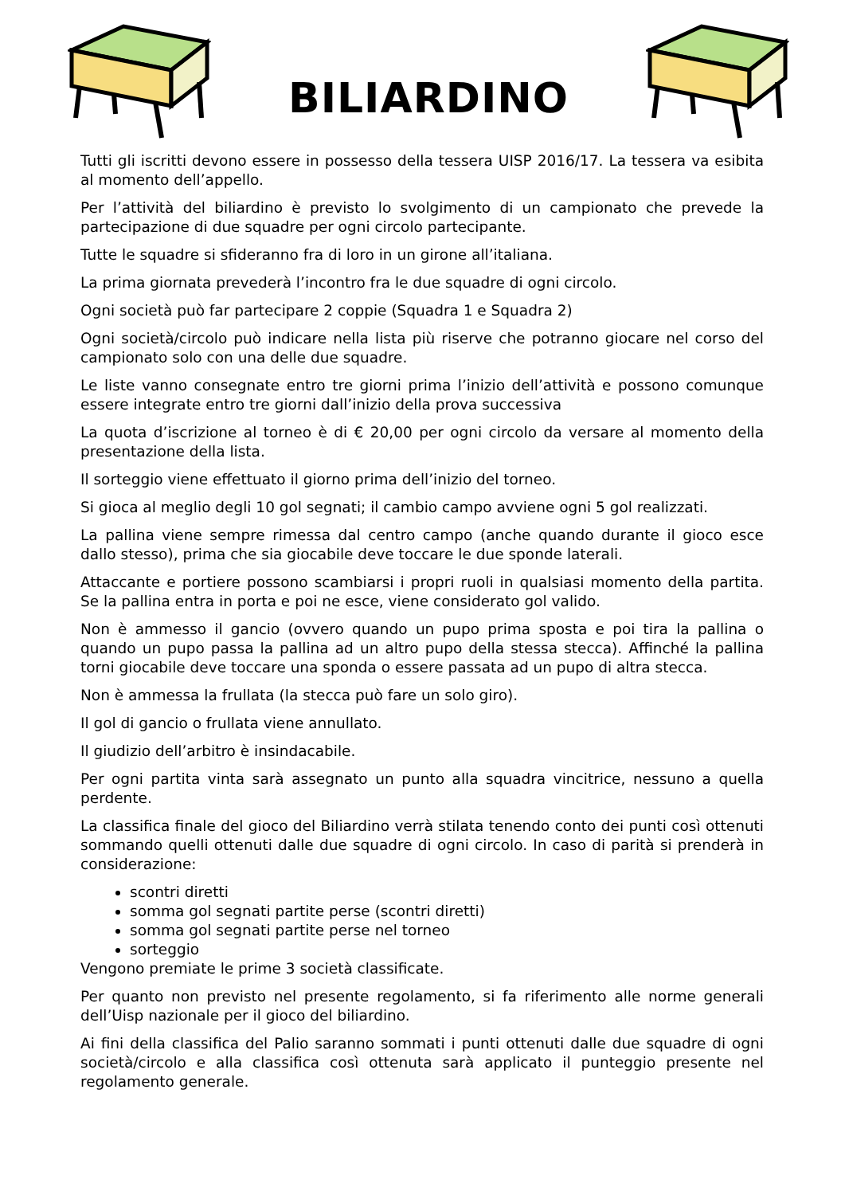BILIARDINO
Tutti gli iscritti devono essere in possesso della tessera UISP 2016/17. La tessera va esibita al momento dell’appello.
Per l’attività del biliardino è previsto lo svolgimento di un campionato che prevede la partecipazione di due squadre per ogni circolo partecipante.
Tutte le squadre si sfideranno fra di loro in un girone all’italiana.
La prima giornata prevederà l’incontro fra le due squadre di ogni circolo.
Ogni società può far partecipare 2 coppie (Squadra 1 e Squadra 2)
Ogni società/circolo può indicare nella lista più riserve che potranno giocare nel corso del campionato solo con una delle due squadre.
Le liste vanno consegnate entro tre giorni prima l’inizio dell’attività e possono comunque essere integrate entro tre giorni dall’inizio della prova successiva
La quota d’iscrizione al torneo è di € 20,00 per ogni circolo da versare al momento della presentazione della lista.
Il sorteggio viene effettuato il giorno prima dell’inizio del torneo.
Si gioca al meglio degli 10 gol segnati; il cambio campo avviene ogni 5 gol realizzati.
La pallina viene sempre rimessa dal centro campo (anche quando durante il gioco esce dallo stesso), prima che sia giocabile deve toccare le due sponde laterali.
Attaccante e portiere possono scambiarsi i propri ruoli in qualsiasi momento della partita. Se la pallina entra in porta e poi ne esce, viene considerato gol valido.
Non è ammesso il gancio (ovvero quando un pupo prima sposta e poi tira la pallina o quando un pupo passa la pallina ad un altro pupo della stessa stecca). Affinché la pallina torni giocabile deve toccare una sponda o essere passata ad un pupo di altra stecca.
Non è ammessa la frullata (la stecca può fare un solo giro).
Il gol di gancio o frullata viene annullato.
Il giudizio dell’arbitro è insindacabile.
Per ogni partita vinta sarà assegnato un punto alla squadra vincitrice, nessuno a quella perdente.
La classifica finale del gioco del Biliardino verrà stilata tenendo conto dei punti così ottenuti sommando quelli ottenuti dalle due squadre di ogni circolo. In caso di parità si prenderà in considerazione:
scontri diretti
somma gol segnati partite perse (scontri diretti)
somma gol segnati partite perse nel torneo
sorteggio
Vengono premiate le prime 3 società classificate.
Per quanto non previsto nel presente regolamento, si fa riferimento alle norme generali dell’Uisp nazionale per il gioco del biliardino.
Ai fini della classifica del Palio saranno sommati i punti ottenuti dalle due squadre di ogni società/circolo e alla classifica così ottenuta sarà applicato il punteggio presente nel regolamento generale.